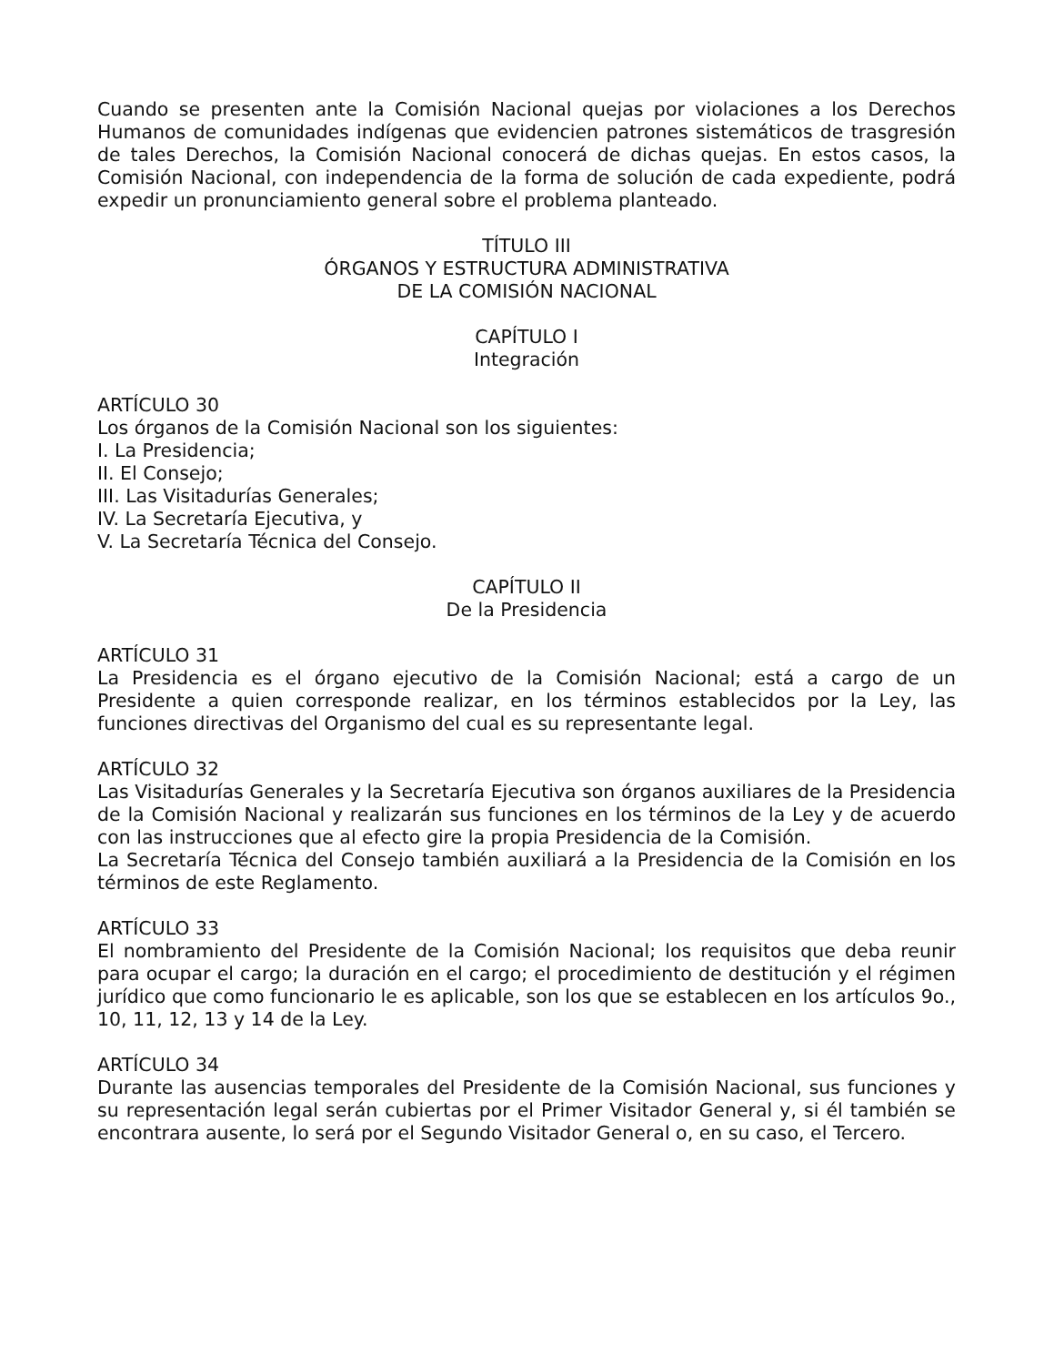Cuando se presenten ante la Comisión Nacional quejas por violaciones a los Derechos Humanos de comunidades indígenas que evidencien patrones sistemáticos de trasgresión de tales Derechos, la Comisión Nacional conocerá de dichas quejas. En estos casos, la Comisión Nacional, con independencia de la forma de solución de cada expediente, podrá expedir un pronunciamiento general sobre el problema planteado.
TÍTULO III
ÓRGANOS Y ESTRUCTURA ADMINISTRATIVA
DE LA COMISIÓN NACIONAL
CAPÍTULO I
Integración
ARTÍCULO 30
Los órganos de la Comisión Nacional son los siguientes:
I. La Presidencia;
II. El Consejo;
III. Las Visitadurías Generales;
IV. La Secretaría Ejecutiva, y
V. La Secretaría Técnica del Consejo.
CAPÍTULO II
De la Presidencia
ARTÍCULO 31
La Presidencia es el órgano ejecutivo de la Comisión Nacional; está a cargo de un Presidente a quien corresponde realizar, en los términos establecidos por la Ley, las funciones directivas del Organismo del cual es su representante legal.
ARTÍCULO 32
Las Visitadurías Generales y la Secretaría Ejecutiva son órganos auxiliares de la Presidencia de la Comisión Nacional y realizarán sus funciones en los términos de la Ley y de acuerdo con las instrucciones que al efecto gire la propia Presidencia de la Comisión.
La Secretaría Técnica del Consejo también auxiliará a la Presidencia de la Comisión en los términos de este Reglamento.
ARTÍCULO 33
El nombramiento del Presidente de la Comisión Nacional; los requisitos que deba reunir para ocupar el cargo; la duración en el cargo; el procedimiento de destitución y el régimen jurídico que como funcionario le es aplicable, son los que se establecen en los artículos 9o., 10, 11, 12, 13 y 14 de la Ley.
ARTÍCULO 34
Durante las ausencias temporales del Presidente de la Comisión Nacional, sus funciones y su representación legal serán cubiertas por el Primer Visitador General y, si él también se encontrara ausente, lo será por el Segundo Visitador General o, en su caso, el Tercero.